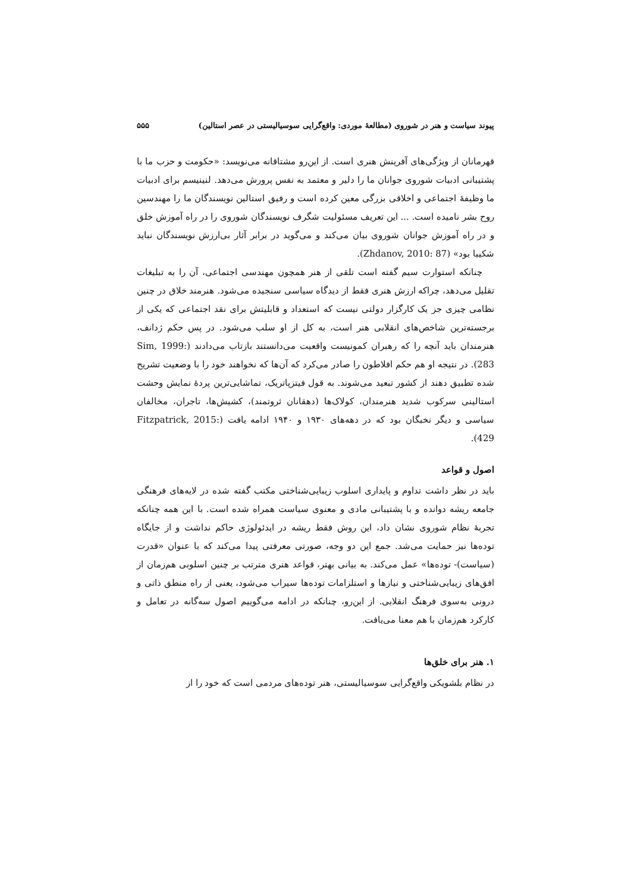پیوند سیاست و هنر در شوروی (مطالعهٔ موردی: واقع‌گرایی سوسیالیستی در عصر استالین) ۵۵۵
قهرمانان از ویژگی‌های آفرینش هنری است. از این‌رو مشتاقانه می‌نویسد: «حکومت و حزب ما با پشتیبانی ادبیات شوروی جوانان ما را دلیر و معتمد به نفس پرورش می‌دهد. لنینیسم برای ادبیات ما وظیفهٔ اجتماعی و اخلاقی بزرگی معین کرده است و رفیق استالین نویسندگان ما را مهندسین روح بشر نامیده است. ... این تعریف مسئولیت شگرف نویسندگان شوروی را در راه آموزش خلق و در راه آموزش جوانان شوروی بیان می‌کند و می‌گوید در برابر آثار بی‌ارزش نویسندگان نباید شکیبا بود» (Zhdanov, 2010: 87).
چنانکه استوارت سیم گفته است تلقی از هنر همچون مهندسی اجتماعی، آن را به تبلیغات تقلیل می‌دهد، چراکه ارزش هنری فقط از دیدگاه سیاسی سنجیده می‌شود. هنرمند خلاق در چنین نظامی چیزی جز یک کارگزار دولتی نیست که استعداد و قابلیتش برای نقد اجتماعی که یکی از برجسته‌ترین شاخص‌های انقلابی هنر است، به کل از او سلب می‌شود. در پس حکم ژدانف، هنرمندان باید آنچه را که رهبران کمونیست واقعیت می‌دانستند بازتاب می‌دادند (Sim, 1999: 283). در نتیجه او هم حکم افلاطون را صادر می‌کرد که آن‌ها که نخواهند خود را با وضعیت تشریح شده تطبیق دهند از کشور تبعید می‌شوند. به قول فیتزپاتریک، تماشایی‌ترین پردهٔ نمایش وحشت استالینی سرکوب شدید هنرمندان، کولاک‌ها (دهقانان ثروتمند)، کشیش‌ها، تاجران، مخالفان سیاسی و دیگر نخبگان بود که در دهه‌های ۱۹۳۰ و ۱۹۴۰ ادامه یافت (Fitzpatrick, 2015: 429).
اصول و قواعد
باید در نظر داشت تداوم و پایداری اسلوب زیبایی‌شناختی مکتب گفته شده در لایه‌های فرهنگی جامعه ریشه دوانده و با پشتیبانی مادی و معنوی سیاست همراه شده است. با این همه چنانکه تجربهٔ نظام شوروی نشان داد، این روش فقط ریشه در ایدئولوژی حاکم نداشت و از جایگاه توده‌ها نیز حمایت می‌شد. جمع این دو وجه، صورتی معرفتی پیدا می‌کند که با عنوان «قدرت (سیاست)- توده‌ها» عمل می‌کند. به بیانی بهتر، قواعد هنری مترتب بر چنین اسلوبی هم‌زمان از افق‌های زیبایی‌شناختی و نیازها و استلزامات توده‌ها سیراب می‌شود، یعنی از راه منطق ذاتی و درونی به‌سوی فرهنگ انقلابی. از این‌رو، چنانکه در ادامه می‌گوییم اصول سه‌گانه در تعامل و کارکرد هم‌زمان با هم معنا می‌یافت.
۱. هنر برای خلق‌ها
در نظام بلشویکی واقع‌گرایی سوسیالیستی، هنر توده‌های مردمی است که خود را از